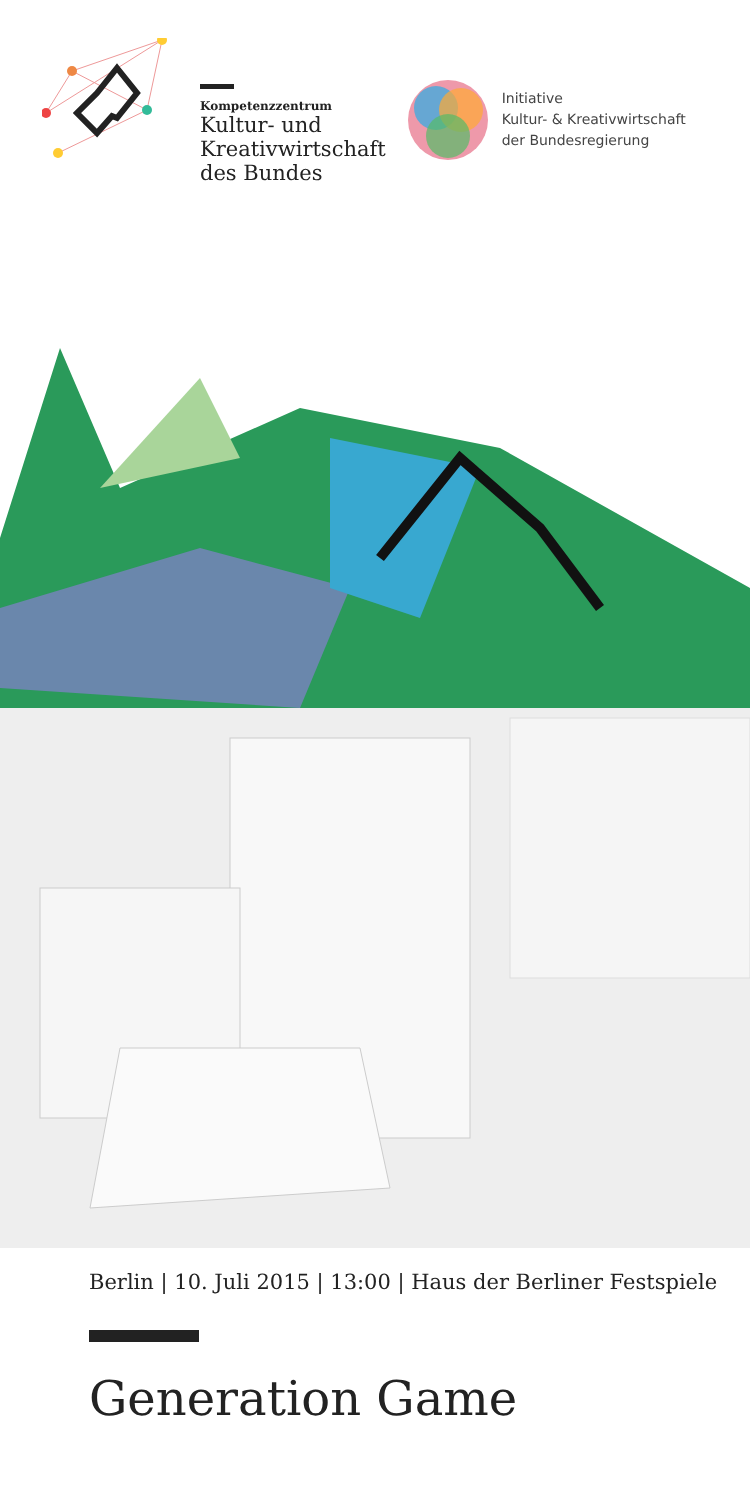Kompetenzzentrum
Kultur- und
Kreativwirtschaft
des Bundes
Initiative
Kultur- & Kreativwirtschaft
der Bundesregierung
Berlin | 10. Juli 2015 | 13:00 | Haus der Berliner Festspiele
Generation Game